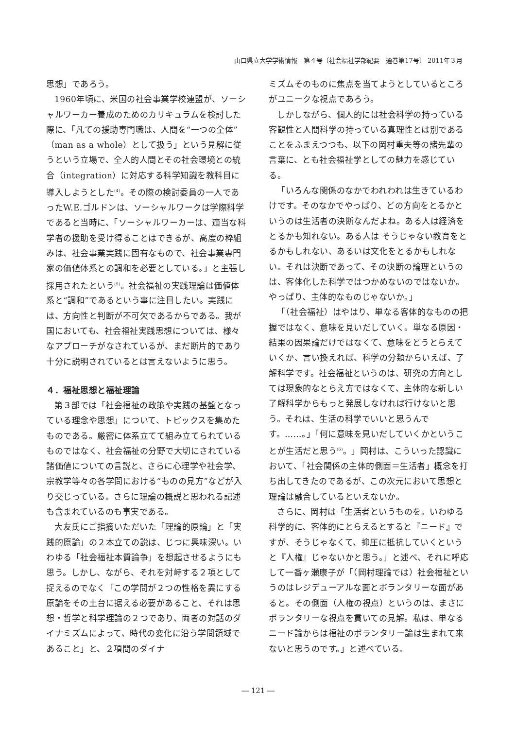山口県立大学学術情報　第４号〔社会福祉学部紀要　通巻第17号〕 2011年３月
思想」であろう。
1960年頃に、米国の社会事業学校連盟が、ソーシャルワーカー養成のためのカリキュラムを検討した際に、「凡ての援助専門職は、人間を“一つの全体”（man as a whole）として扱う」という見解に従うという立場で、全人的人間とその社会環境との統合（integration）に対応する科学知識を教科目に導入しようとした<sup>(4)</sup>。その際の検討委員の一人であったW.E.ゴルドンは、ソーシャルワークは学際科学であると当時に、「ソーシャルワーカーは、適当な科学者の援助を受け得ることはできるが、高度の枠組みは、社会事業実践に固有なもので、社会事業専門家の価値体系との調和を必要としている。」と主張し採用されたという<sup>(5)</sup>。社会福祉の実践理論は価値体系と“調和”であるという事に注目したい。実践には、方向性と判断が不可欠であるからである。我が国においても、社会福祉実践思想については、様々なアプローチがなされているが、まだ断片的であり十分に説明されているとは言えないように思う。
４．福祉思想と福祉理論
第３部では「社会福祉の政策や実践の基盤となっている理念や思想」について、トピックスを集めたものである。厳密に体系立てて組み立てられているものではなく、社会福祉の分野で大切にされている諸価値についての言説と、さらに心理学や社会学、宗教学等々の各学問における“ものの見方”などが入り交じっている。さらに理論の概説と思われる記述も含まれているのも事実である。
大友氏にご指摘いただいた「理論的原論」と「実践的原論」の２本立ての説は、じつに興味深い。いわゆる「社会福祉本質論争」を想起させるようにも思う。しかし、ながら、それを対峙する２項として捉えるのでなく「この学問が２つの性格を異にする原論をその土台に据える必要があること、それは思想・哲学と科学理論の２つであり、両者の対話のダイナミズムによって、時代の変化に沿う学問領域であること」と、２項間のダイナ
ミズムそのものに焦点を当てようとしているところがユニークな視点であろう。
しかしながら、個人的には社会科学の持っている客観性と人間科学の持っている真理性とは別であることをふまえつつも、以下の岡村重夫等の諸先輩の言葉に、とも社会福祉学としての魅力を感じている。
「いろんな関係のなかでわれわれは生きているわけです。そのなかでやっぱり、どの方向をとるかというのは生活者の決断なんだよね。ある人は経済をとるかも知れない。ある人は そうじゃない教育をとるかもしれない、あるいは文化をとるかもしれない。それは決断であって、その決断の論理というのは、客体化した科学ではつかめないのではないか。やっぱり、主体的なものじゃないか。」
「（社会福祉）はやはり、単なる客体的なものの把握ではなく、意味を見いだしていく。単なる原因・結果の因果論だけではなくて、意味をどうとらえていくか、言い換えれば、科学の分類からいえば、了解科学です。社会福祉というのは、研究の方向としては現象的なとらえ方ではなくて、主体的な新しい了解科学からもっと発展しなければ行けないと思う。それは、生活の科学でいいと思うんです。……。」「何に意味を見いだしていくかということが生活だと思う<sup>(6)</sup>。」岡村は、こういった認識において、「社会関係の主体的側面＝生活者」概念を打ち出してきたのであるが、この次元において思想と理論は融合しているといえないか。
さらに、岡村は「生活者というものを。いわゆる科学的に、客体的にとらえるとすると『ニード』ですが、そうじゃなくて、抑圧に抵抗していくというと『人権』じゃないかと思う。」と述べ、それに呼応して一番ヶ瀬康子が「（岡村理論では）社会福祉というのはレジデューアルな面とボランタリーな面があると。その側面（人権の視点）というのは、まさにボランタリーな視点を貫いての見解。私は、単なるニード論からは福祉のボランタリー論は生まれて来ないと思うのです。」と述べている。
― 121 ―